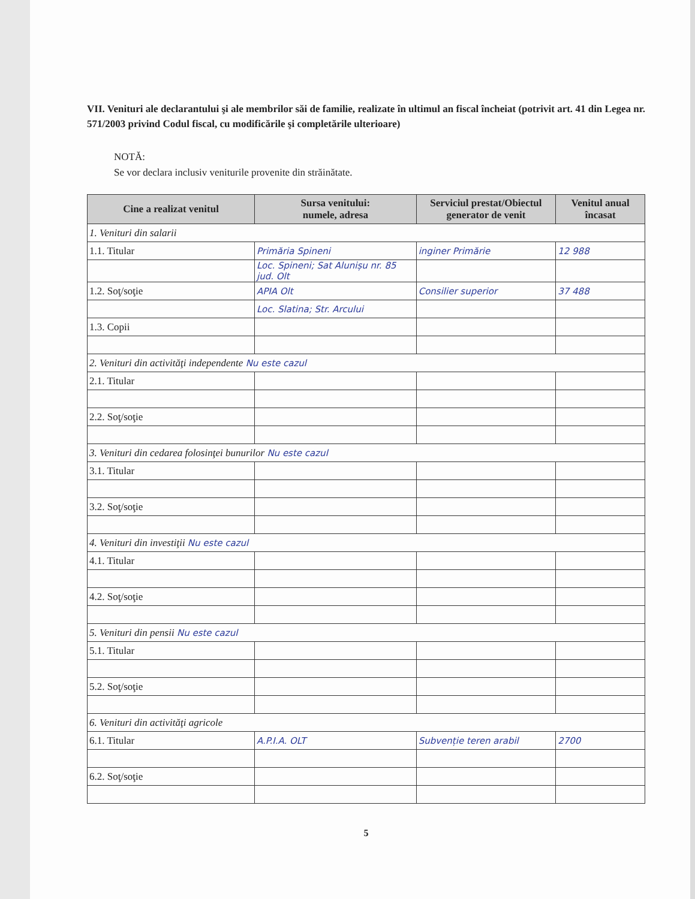VII. Venituri ale declarantului şi ale membrilor săi de familie, realizate în ultimul an fiscal încheiat (potrivit art. 41 din Legea nr. 571/2003 privind Codul fiscal, cu modificările şi completările ulterioare)
NOTĂ:
Se vor declara inclusiv veniturile provenite din străinătate.
| Cine a realizat venitul | Sursa venitului: numele, adresa | Serviciul prestat/Obiectul generator de venit | Venitul anual încasat |
| --- | --- | --- | --- |
| 1. Venituri din salarii | | | |
| 1.1. Titular | Primăria Spineni | inginer Primărie | 12 988 |
| | Loc. Spineni; Sat Alunișu nr. 85 jud. Olt | | |
| 1.2. Soţ/soţie | APIA Olt | Consilier superior | 37 488 |
| | Loc. Slatina; Str. Arcului | | |
| 1.3. Copii | | | |
| 2. Venituri din activităţi independente Nu este cazul | | | |
| 2.1. Titular | | | |
| 2.2. Soţ/soţie | | | |
| 3. Venituri din cedarea folosinţei bunurilor Nu este cazul | | | |
| 3.1. Titular | | | |
| 3.2. Soţ/soţie | | | |
| 4. Venituri din investiţii Nu este cazul | | | |
| 4.1. Titular | | | |
| 4.2. Soţ/soţie | | | |
| 5. Venituri din pensii Nu este cazul | | | |
| 5.1. Titular | | | |
| 5.2. Soţ/soţie | | | |
| 6. Venituri din activităţi agricole | | | |
| 6.1. Titular | A.P.I.A. OLT | Subvenție teren arabil | 2700 |
| 6.2. Soţ/soţie | | | |
5